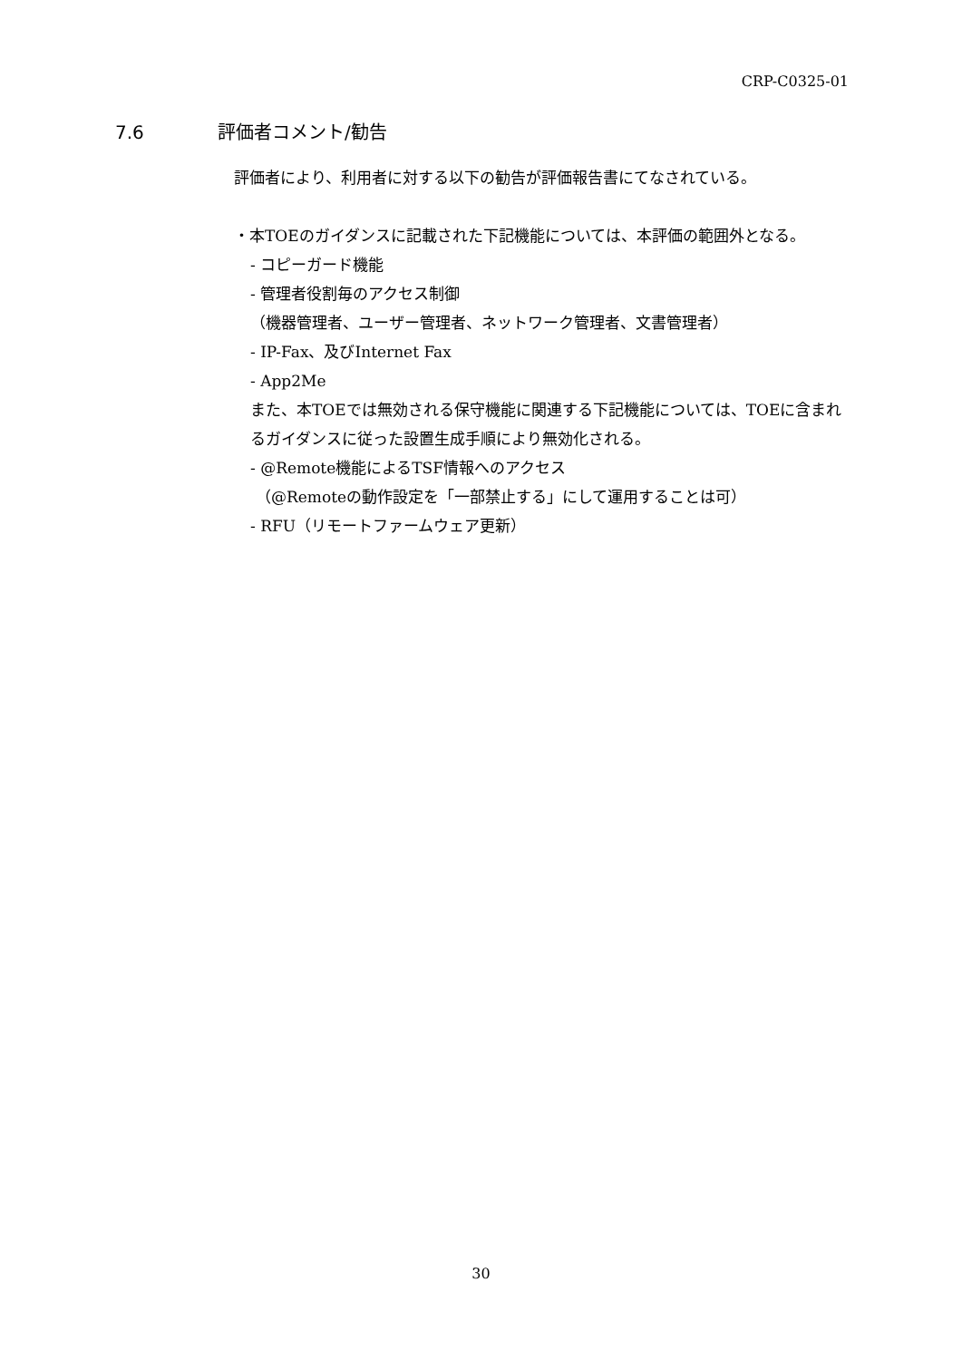CRP-C0325-01
7.6 評価者コメント/勧告
評価者により、利用者に対する以下の勧告が評価報告書にてなされている。
・本TOEのガイダンスに記載された下記機能については、本評価の範囲外となる。
- コピーガード機能
- 管理者役割毎のアクセス制御
（機器管理者、ユーザー管理者、ネットワーク管理者、文書管理者）
- IP-Fax、及びInternet Fax
- App2Me
また、本TOEでは無効される保守機能に関連する下記機能については、TOEに含まれるガイダンスに従った設置生成手順により無効化される。
- @Remote機能によるTSF情報へのアクセス
（@Remoteの動作設定を「一部禁止する」にして運用することは可）
- RFU（リモートファームウェア更新）
30